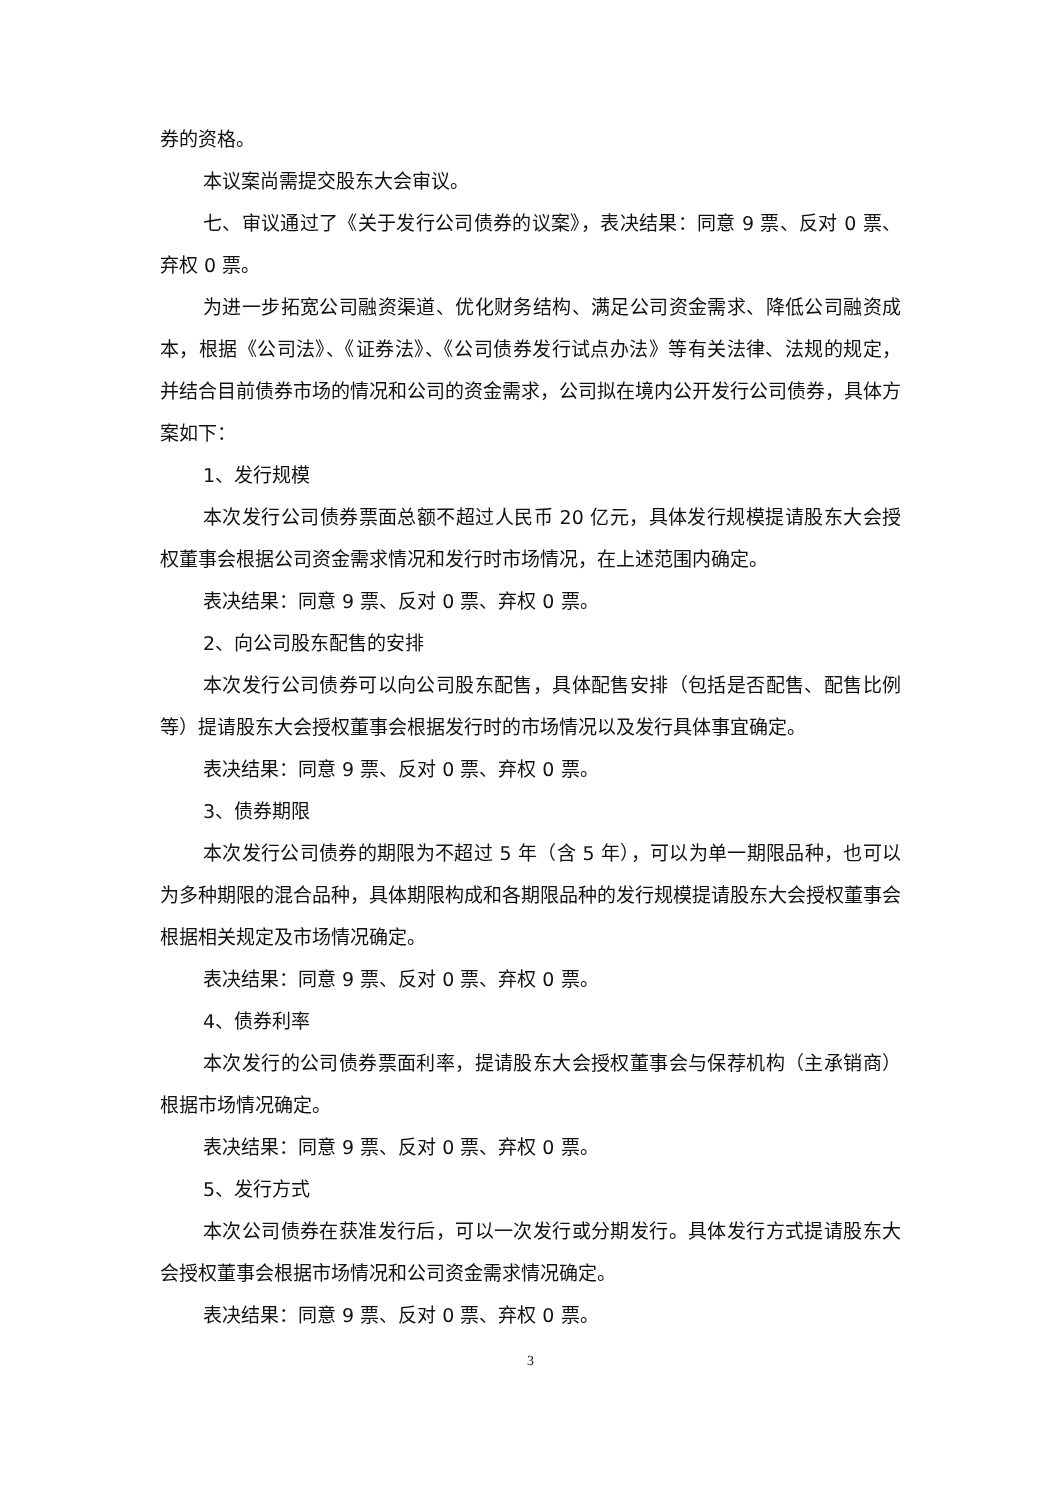券的资格。
本议案尚需提交股东大会审议。
七、审议通过了《关于发行公司债券的议案》，表决结果：同意 9 票、反对 0 票、弃权 0 票。
为进一步拓宽公司融资渠道、优化财务结构、满足公司资金需求、降低公司融资成本，根据《公司法》、《证券法》、《公司债券发行试点办法》等有关法律、法规的规定，并结合目前债券市场的情况和公司的资金需求，公司拟在境内公开发行公司债券，具体方案如下：
1、发行规模
本次发行公司债券票面总额不超过人民币 20 亿元，具体发行规模提请股东大会授权董事会根据公司资金需求情况和发行时市场情况，在上述范围内确定。
表决结果：同意 9 票、反对 0 票、弃权 0 票。
2、向公司股东配售的安排
本次发行公司债券可以向公司股东配售，具体配售安排（包括是否配售、配售比例等）提请股东大会授权董事会根据发行时的市场情况以及发行具体事宜确定。
表决结果：同意 9 票、反对 0 票、弃权 0 票。
3、债券期限
本次发行公司债券的期限为不超过 5 年（含 5 年），可以为单一期限品种，也可以为多种期限的混合品种，具体期限构成和各期限品种的发行规模提请股东大会授权董事会根据相关规定及市场情况确定。
表决结果：同意 9 票、反对 0 票、弃权 0 票。
4、债券利率
本次发行的公司债券票面利率，提请股东大会授权董事会与保荐机构（主承销商）根据市场情况确定。
表决结果：同意 9 票、反对 0 票、弃权 0 票。
5、发行方式
本次公司债券在获准发行后，可以一次发行或分期发行。具体发行方式提请股东大会授权董事会根据市场情况和公司资金需求情况确定。
表决结果：同意 9 票、反对 0 票、弃权 0 票。
3